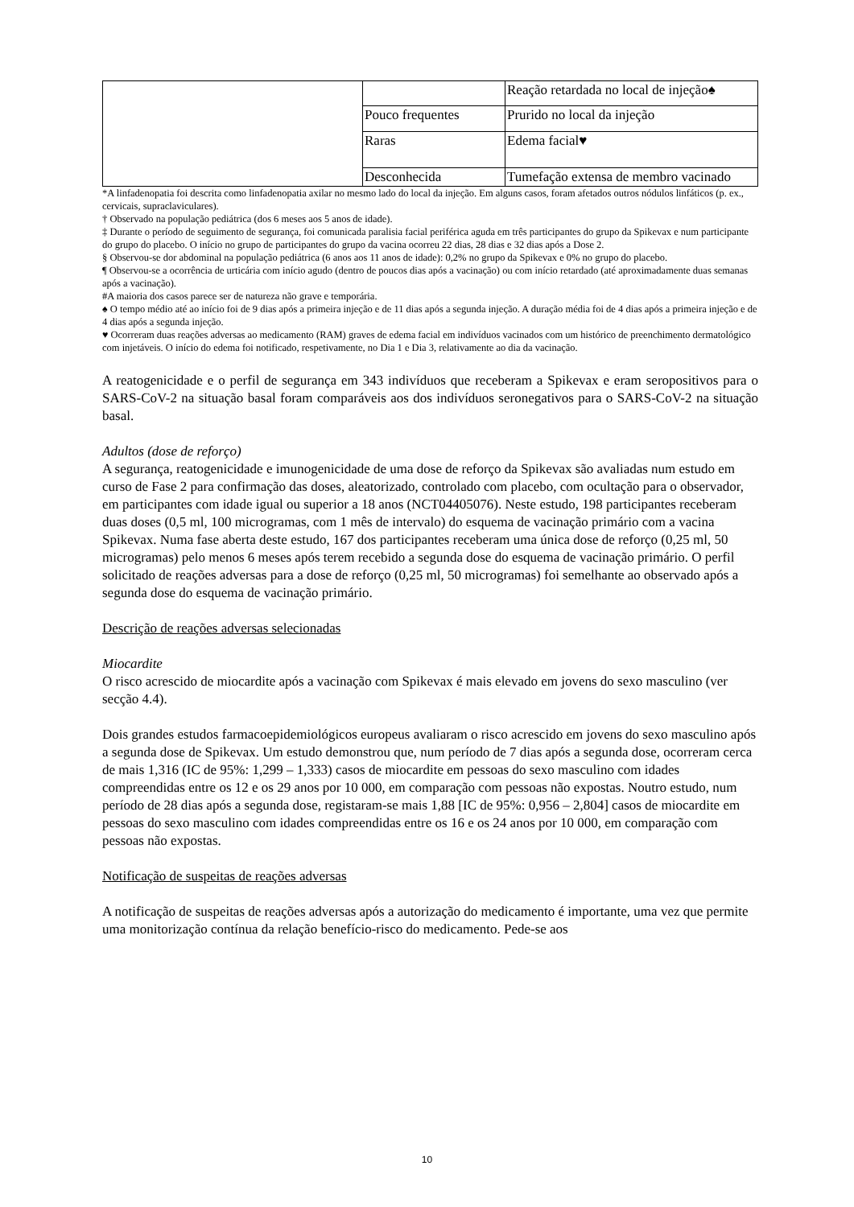| | | Reação retardada no local de injeção♠ |
| | Pouco frequentes | Prurido no local da injeção |
| | Raras | Edema facial♥ |
| | Desconhecida | Tumefação extensa de membro vacinado |
*A linfadenopatia foi descrita como linfadenopatia axilar no mesmo lado do local da injeção. Em alguns casos, foram afetados outros nódulos linfáticos (p. ex., cervicais, supraclaviculares).
† Observado na população pediátrica (dos 6 meses aos 5 anos de idade).
‡ Durante o período de seguimento de segurança, foi comunicada paralisia facial periférica aguda em três participantes do grupo da Spikevax e num participante do grupo do placebo. O início no grupo de participantes do grupo da vacina ocorreu 22 dias, 28 dias e 32 dias após a Dose 2.
§ Observou-se dor abdominal na população pediátrica (6 anos aos 11 anos de idade): 0,2% no grupo da Spikevax e 0% no grupo do placebo.
¶ Observou-se a ocorrência de urticária com início agudo (dentro de poucos dias após a vacinação) ou com início retardado (até aproximadamente duas semanas após a vacinação).
#A maioria dos casos parece ser de natureza não grave e temporária.
♠ O tempo médio até ao início foi de 9 dias após a primeira injeção e de 11 dias após a segunda injeção. A duração média foi de 4 dias após a primeira injeção e de 4 dias após a segunda injeção.
♥ Ocorreram duas reações adversas ao medicamento (RAM) graves de edema facial em indivíduos vacinados com um histórico de preenchimento dermatológico com injetáveis. O início do edema foi notificado, respetivamente, no Dia 1 e Dia 3, relativamente ao dia da vacinação.
A reatogenicidade e o perfil de segurança em 343 indivíduos que receberam a Spikevax e eram seropositivos para o SARS-CoV-2 na situação basal foram comparáveis aos dos indivíduos seronegativos para o SARS-CoV-2 na situação basal.
Adultos (dose de reforço)
A segurança, reatogenicidade e imunogenicidade de uma dose de reforço da Spikevax são avaliadas num estudo em curso de Fase 2 para confirmação das doses, aleatorizado, controlado com placebo, com ocultação para o observador, em participantes com idade igual ou superior a 18 anos (NCT04405076). Neste estudo, 198 participantes receberam duas doses (0,5 ml, 100 microgramas, com 1 mês de intervalo) do esquema de vacinação primário com a vacina Spikevax. Numa fase aberta deste estudo, 167 dos participantes receberam uma única dose de reforço (0,25 ml, 50 microgramas) pelo menos 6 meses após terem recebido a segunda dose do esquema de vacinação primário. O perfil solicitado de reações adversas para a dose de reforço (0,25 ml, 50 microgramas) foi semelhante ao observado após a segunda dose do esquema de vacinação primário.
Descrição de reações adversas selecionadas
Miocardite
O risco acrescido de miocardite após a vacinação com Spikevax é mais elevado em jovens do sexo masculino (ver secção 4.4).
Dois grandes estudos farmacoepidemiológicos europeus avaliaram o risco acrescido em jovens do sexo masculino após a segunda dose de Spikevax. Um estudo demonstrou que, num período de 7 dias após a segunda dose, ocorreram cerca de mais 1,316 (IC de 95%: 1,299 – 1,333) casos de miocardite em pessoas do sexo masculino com idades compreendidas entre os 12 e os 29 anos por 10 000, em comparação com pessoas não expostas. Noutro estudo, num período de 28 dias após a segunda dose, registaram-se mais 1,88 [IC de 95%: 0,956 – 2,804] casos de miocardite em pessoas do sexo masculino com idades compreendidas entre os 16 e os 24 anos por 10 000, em comparação com pessoas não expostas.
Notificação de suspeitas de reações adversas
A notificação de suspeitas de reações adversas após a autorização do medicamento é importante, uma vez que permite uma monitorização contínua da relação benefício-risco do medicamento. Pede-se aos
10